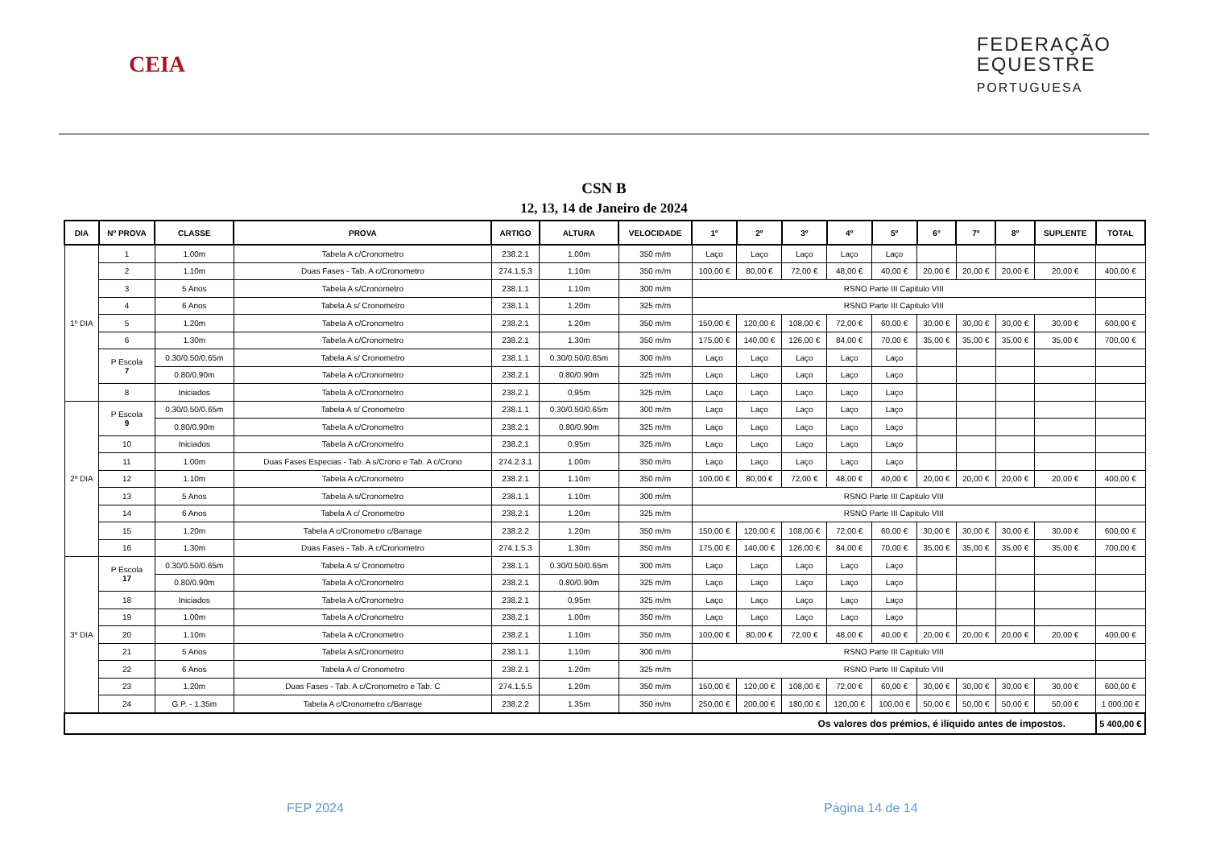CEIA
FEDERAÇÃO
EQUESTRE
PORTUGUESA
CSN B
12, 13, 14 de Janeiro de 2024
| DIA | Nº PROVA | CLASSE | PROVA | ARTIGO | ALTURA | VELOCIDADE | 1º | 2º | 3º | 4º | 5º | 6º | 7º | 8º | SUPLENTE | TOTAL |
| --- | --- | --- | --- | --- | --- | --- | --- | --- | --- | --- | --- | --- | --- | --- | --- | --- |
| 1º DIA | 1 | 1.00m | Tabela A c/Cronometro | 238.2.1 | 1.00m | 350 m/m | Laço | Laço | Laço | Laço | Laço | | | | | |
| | 2 | 1.10m | Duas Fases - Tab. A c/Cronometro | 274.1.5.3 | 1.10m | 350 m/m | 100,00 € | 80,00 € | 72,00 € | 48,00 € | 40,00 € | 20,00 € | 20,00 € | 20,00 € | 20,00 € | 400,00 € |
| | 3 | 5 Anos | Tabela A s/Cronometro | 238.1.1 | 1.10m | 300 m/m | RSNO Parte III Capitulo VIII | | | | | | | | | |
| | 4 | 6 Anos | Tabela A s/ Cronometro | 238.1.1 | 1.20m | 325 m/m | RSNO Parte III Capitulo VIII | | | | | | | | | |
| | 5 | 1.20m | Tabela A c/Cronometro | 238.2.1 | 1.20m | 350 m/m | 150,00 € | 120,00 € | 108,00 € | 72,00 € | 60,00 € | 30,00 € | 30,00 € | 30,00 € | 30,00 € | 600,00 € |
| | 6 | 1.30m | Tabela A c/Cronometro | 238.2.1 | 1.30m | 350 m/m | 175,00 € | 140,00 € | 126,00 € | 84,00 € | 70,00 € | 35,00 € | 35,00 € | 35,00 € | 35,00 € | 700,00 € |
| | P Escola 7 | 0.30/0.50/0.65m | Tabela A s/ Cronometro | 238.1.1 | 0.30/0.50/0.65m | 300 m/m | Laço | Laço | Laço | Laço | Laço | | | | | |
| | | 0.80/0.90m | Tabela A c/Cronometro | 238.2.1 | 0.80/0.90m | 325 m/m | Laço | Laço | Laço | Laço | Laço | | | | | |
| | 8 | Iniciados | Tabela A c/Cronometro | 238.2.1 | 0,95m | 325 m/m | Laço | Laço | Laço | Laço | Laço | | | | | |
| 2º DIA | P Escola 9 | 0.30/0.50/0.65m | Tabela A s/ Cronometro | 238.1.1 | 0.30/0.50/0.65m | 300 m/m | Laço | Laço | Laço | Laço | Laço | | | | | |
| | | 0.80/0.90m | Tabela A c/Cronometro | 238.2.1 | 0.80/0.90m | 325 m/m | Laço | Laço | Laço | Laço | Laço | | | | | |
| | 10 | Iniciados | Tabela A c/Cronometro | 238.2.1 | 0,95m | 325 m/m | Laço | Laço | Laço | Laço | Laço | | | | | |
| | 11 | 1.00m | Duas Fases Especias - Tab. A s/Crono e Tab. A c/Crono | 274.2.3.1 | 1.00m | 350 m/m | Laço | Laço | Laço | Laço | Laço | | | | | |
| | 12 | 1.10m | Tabela A c/Cronometro | 238.2.1 | 1.10m | 350 m/m | 100,00 € | 80,00 € | 72,00 € | 48,00 € | 40,00 € | 20,00 € | 20,00 € | 20,00 € | 20,00 € | 400,00 € |
| | 13 | 5 Anos | Tabela A s/Cronometro | 238.1.1 | 1.10m | 300 m/m | RSNO Parte III Capitulo VIII | | | | | | | | | |
| | 14 | 6 Anos | Tabela A c/ Cronometro | 238.2.1 | 1.20m | 325 m/m | RSNO Parte III Capitulo VIII | | | | | | | | | |
| | 15 | 1.20m | Tabela A c/Cronometro c/Barrage | 238.2.2 | 1.20m | 350 m/m | 150,00 € | 120,00 € | 108,00 € | 72,00 € | 60,00 € | 30,00 € | 30,00 € | 30,00 € | 30,00 € | 600,00 € |
| | 16 | 1.30m | Duas Fases - Tab. A c/Cronometro | 274.1.5.3 | 1.30m | 350 m/m | 175,00 € | 140,00 € | 126,00 € | 84,00 € | 70,00 € | 35,00 € | 35,00 € | 35,00 € | 35,00 € | 700,00 € |
| 3º DIA | P Escola 17 | 0.30/0.50/0.65m | Tabela A s/ Cronometro | 238.1.1 | 0.30/0.50/0.65m | 300 m/m | Laço | Laço | Laço | Laço | Laço | | | | | |
| | | 0.80/0.90m | Tabela A c/Cronometro | 238.2.1 | 0.80/0.90m | 325 m/m | Laço | Laço | Laço | Laço | Laço | | | | | |
| | 18 | Iniciados | Tabela A c/Cronometro | 238.2.1 | 0,95m | 325 m/m | Laço | Laço | Laço | Laço | Laço | | | | | |
| | 19 | 1.00m | Tabela A c/Cronometro | 238.2.1 | 1.00m | 350 m/m | Laço | Laço | Laço | Laço | Laço | | | | | |
| | 20 | 1.10m | Tabela A c/Cronometro | 238.2.1 | 1.10m | 350 m/m | 100,00 € | 80,00 € | 72,00 € | 48,00 € | 40,00 € | 20,00 € | 20,00 € | 20,00 € | 20,00 € | 400,00 € |
| | 21 | 5 Anos | Tabela A s/Cronometro | 238.1.1 | 1.10m | 300 m/m | RSNO Parte III Capitulo VIII | | | | | | | | | |
| | 22 | 6 Anos | Tabela A c/ Cronometro | 238.2.1 | 1.20m | 325 m/m | RSNO Parte III Capitulo VIII | | | | | | | | | |
| | 23 | 1.20m | Duas Fases - Tab. A c/Cronometro e Tab. C | 274.1.5.5 | 1.20m | 350 m/m | 150,00 € | 120,00 € | 108,00 € | 72,00 € | 60,00 € | 30,00 € | 30,00 € | 30,00 € | 30,00 € | 600,00 € |
| | 24 | G.P. - 1.35m | Tabela A c/Cronometro c/Barrage | 238.2.2 | 1.35m | 350 m/m | 250,00 € | 200,00 € | 180,00 € | 120,00 € | 100,00 € | 50,00 € | 50,00 € | 50,00 € | 50,00 € | 1 000,00 € |
| Os valores dos prémios, é ilíquido antes de impostos. | | | | | | | | | | | | | | | | 5 400,00 € |
FEP 2024 Página 14 de 14